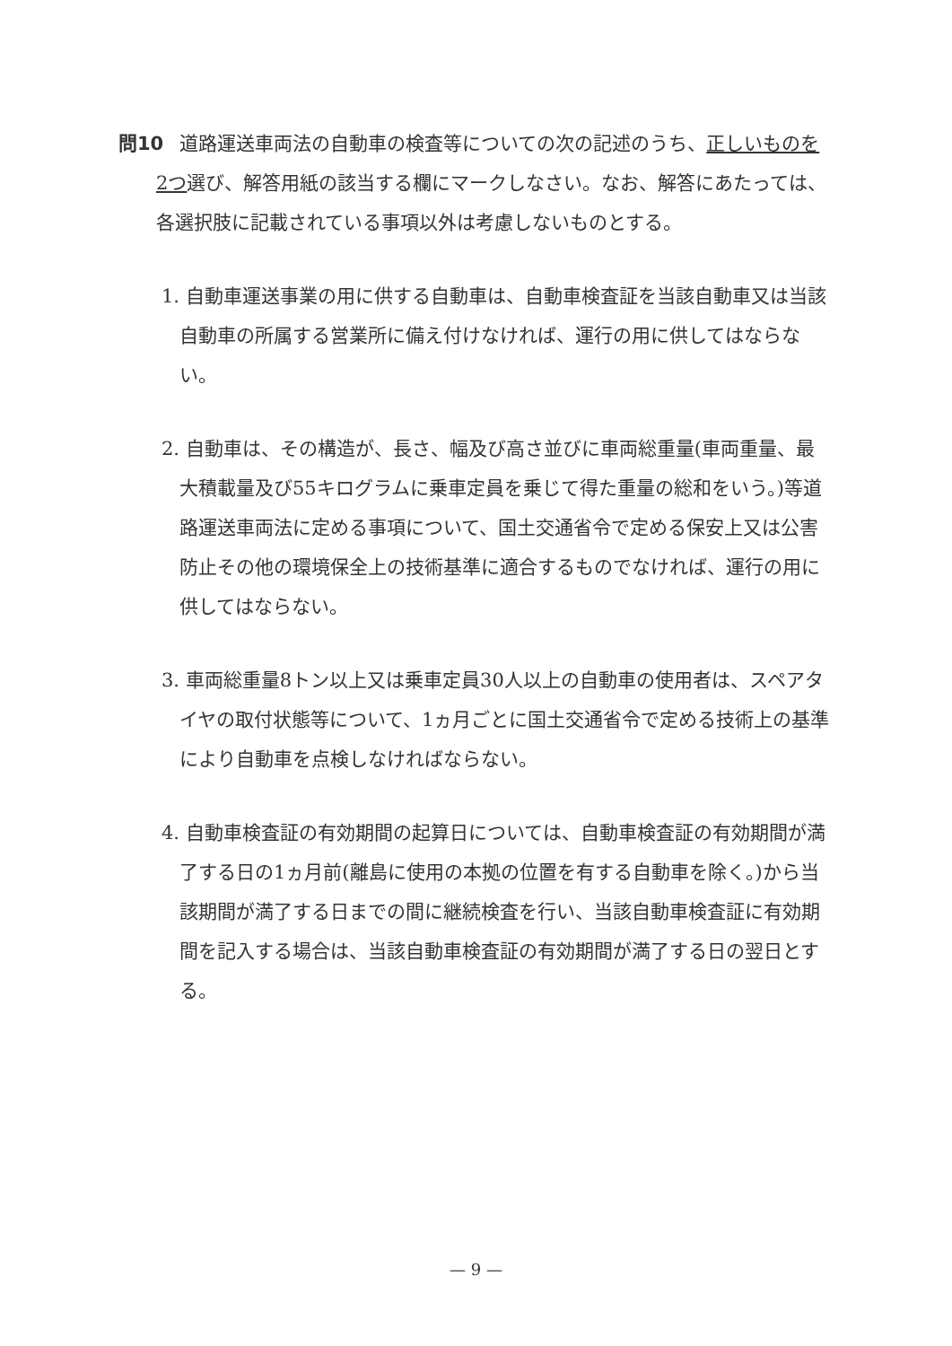問10 道路運送車両法の自動車の検査等についての次の記述のうち、正しいものを2つ選び、解答用紙の該当する欄にマークしなさい。なお、解答にあたっては、各選択肢に記載されている事項以外は考慮しないものとする。
1. 自動車運送事業の用に供する自動車は、自動車検査証を当該自動車又は当該自動車の所属する営業所に備え付けなければ、運行の用に供してはならない。
2. 自動車は、その構造が、長さ、幅及び高さ並びに車両総重量(車両重量、最大積載量及び55キログラムに乗車定員を乗じて得た重量の総和をいう。)等道路運送車両法に定める事項について、国土交通省令で定める保安上又は公害防止その他の環境保全上の技術基準に適合するものでなければ、運行の用に供してはならない。
3. 車両総重量8トン以上又は乗車定員30人以上の自動車の使用者は、スペアタイヤの取付状態等について、1ヵ月ごとに国土交通省令で定める技術上の基準により自動車を点検しなければならない。
4. 自動車検査証の有効期間の起算日については、自動車検査証の有効期間が満了する日の1ヵ月前(離島に使用の本拠の位置を有する自動車を除く。)から当該期間が満了する日までの間に継続検査を行い、当該自動車検査証に有効期間を記入する場合は、当該自動車検査証の有効期間が満了する日の翌日とする。
— 9 —